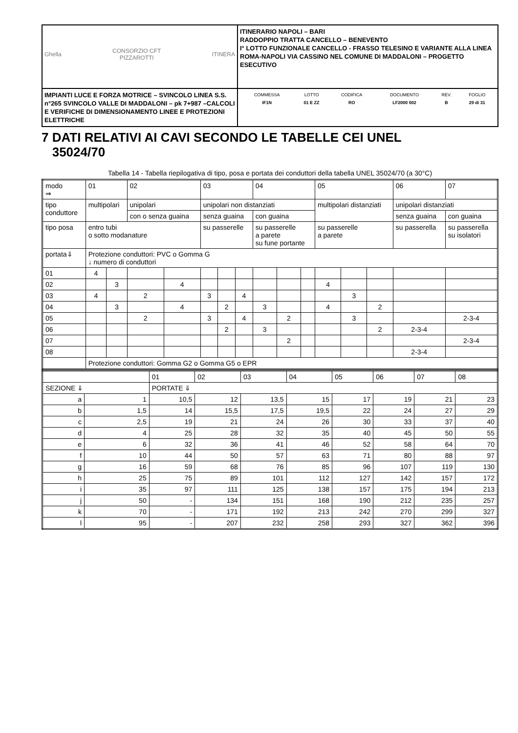| Ghella CONSORZIO CFT PIZZAROTTI ITINERA | ITINERARIO NAPOLI – BARI RADDOPPIO TRATTA CANCELLO – BENEVENTO I° LOTTO FUNZIONALE CANCELLO - FRASSO TELESINO E VARIANTE ALLA LINEA ROMA-NAPOLI VIA CASSINO NEL COMUNE DI MADDALONI – PROGETTO ESECUTIVO |
| IMPIANTI LUCE E FORZA MOTRICE – SVINCOLO LINEA S.S. n°265 SVINCOLO VALLE DI MADDALONI – pk 7+987 –CALCOLI E VERIFICHE DI DIMENSIONAMENTO LINEE E PROTEZIONI ELETTRICHE | / COMMESSA / LOTTO / CODIFICA / DOCUMENTO / REV. / FOGLIO / / IF1N / 01 E ZZ / RO / LF2000 002 / B / 29 di 31 / |
7 DATI RELATIVI AI CAVI SECONDO LE TABELLE CEI UNEL
35024/70
Tabella 14 - Tabella riepilogativa di tipo, posa e portata dei conduttori della tabella UNEL 35024/70 (a 30°C)
| modo ⇒ | 01 | | 02 | | 03 | | | 04 | | | 05 | | | 06 | 07 |
| tipo conduttore | multipolari | | unipolari | | unipolari non distanziati | | | | | | multipolari distanziati | | | unipolari distanziati | |
| | | | con o senza guaina | | senza guaina | | | con guaina | | | | | | senza guaina | con guaina |
| tipo posa | entro tubi o sotto modanature | | | | su passerelle | | | su passerelle a parete su fune portante | | | su passerelle a parete | | | su passerella | su passerella su isolatori |
| portata⇓ | Protezione conduttori: PVC o Gomma G ↓ numero di conduttori | | | | | | | | | | | | | | |
| 01 | 4 | | | | | | | | | | | | | | |
| 02 | | 3 | | 4 | | | | | | | 4 | | | | |
| 03 | 4 | | 2 | | 3 | | 4 | | | | | 3 | | | |
| 04 | | 3 | | 4 | | 2 | | 3 | | | 4 | | 2 | | |
| 05 | | | 2 | | 3 | | 4 | | 2 | | | 3 | | | 2-3-4 |
| 06 | | | | | | 2 | | 3 | | | | | 2 | 2-3-4 | |
| 07 | | | | | | | | | 2 | | | | | | 2-3-4 |
| 08 | | | | | | | | | | | | | | 2-3-4 | |
| | Protezione conduttori: Gomma G2 o Gomma G5 o EPR | | | | | | | | | | | | | | |
| | | 01 | 02 | 03 | 04 | 05 | 06 | 07 | 08 |
| SEZIONE ⇓ | | PORTATE ⇓ | | | | | | | |
| a | 1 | 10,5 | 12 | 13,5 | 15 | 17 | 19 | 21 | 23 |
| b | 1,5 | 14 | 15,5 | 17,5 | 19,5 | 22 | 24 | 27 | 29 |
| c | 2,5 | 19 | 21 | 24 | 26 | 30 | 33 | 37 | 40 |
| d | 4 | 25 | 28 | 32 | 35 | 40 | 45 | 50 | 55 |
| e | 6 | 32 | 36 | 41 | 46 | 52 | 58 | 64 | 70 |
| f | 10 | 44 | 50 | 57 | 63 | 71 | 80 | 88 | 97 |
| g | 16 | 59 | 68 | 76 | 85 | 96 | 107 | 119 | 130 |
| h | 25 | 75 | 89 | 101 | 112 | 127 | 142 | 157 | 172 |
| i | 35 | 97 | 111 | 125 | 138 | 157 | 175 | 194 | 213 |
| j | 50 | - | 134 | 151 | 168 | 190 | 212 | 235 | 257 |
| k | 70 | - | 171 | 192 | 213 | 242 | 270 | 299 | 327 |
| l | 95 | - | 207 | 232 | 258 | 293 | 327 | 362 | 396 |